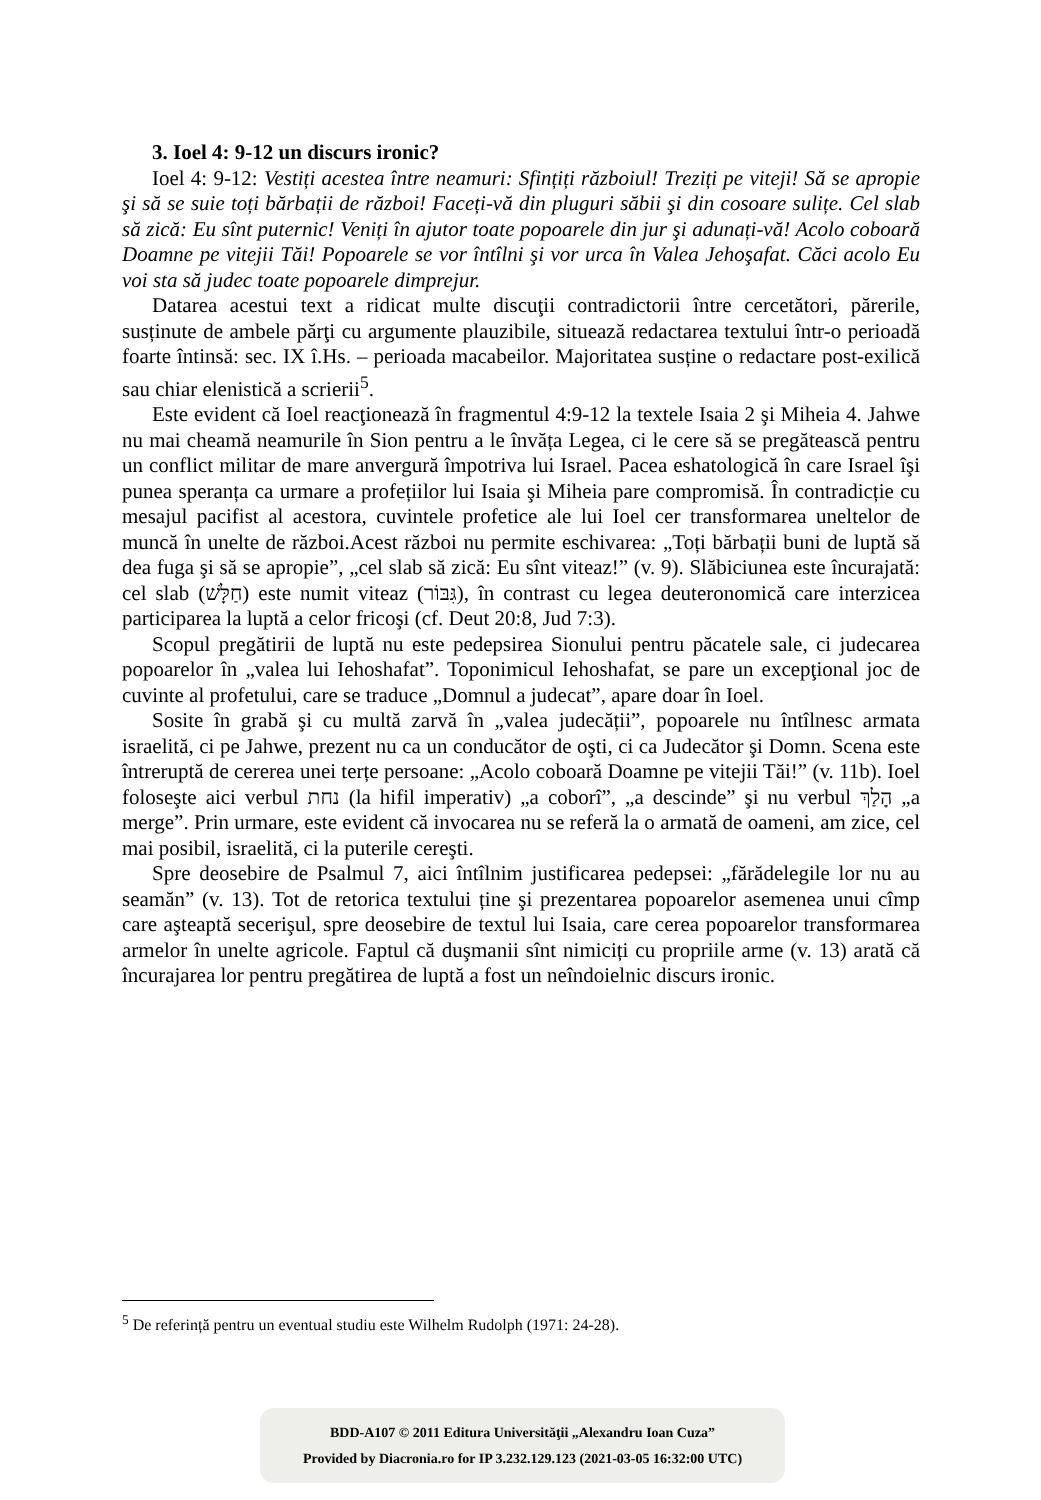3. Ioel 4: 9-12 un discurs ironic?
Ioel 4: 9-12: Vestiți acestea între neamuri: Sfințiți războiul! Treziți pe viteji! Să se apropie şi să se suie toți bărbații de război! Faceți-vă din pluguri săbii şi din cosoare sulițe. Cel slab să zică: Eu sînt puternic! Veniți în ajutor toate popoarele din jur şi adunați-vă! Acolo coboară Doamne pe vitejii Tăi! Popoarele se vor întîlni şi vor urca în Valea Jehoşafat. Căci acolo Eu voi sta să judec toate popoarele dimprejur.
Datarea acestui text a ridicat multe discuţii contradictorii între cercetători, părerile, susținute de ambele părţi cu argumente plauzibile, situează redactarea textului într-o perioadă foarte întinsă: sec. IX î.Hs. – perioada macabeilor. Majoritatea susține o redactare post-exilică sau chiar elenistică a scrierii<sup>5</sup>.
Este evident că Ioel reacţionează în fragmentul 4:9-12 la textele Isaia 2 şi Miheia 4. Jahwe nu mai cheamă neamurile în Sion pentru a le învăța Legea, ci le cere să se pregătească pentru un conflict militar de mare anvergură împotriva lui Israel. Pacea eshatologică în care Israel îşi punea speranța ca urmare a profețiilor lui Isaia şi Miheia pare compromisă. În contradicție cu mesajul pacifist al acestora, cuvintele profetice ale lui Ioel cer transformarea uneltelor de muncă în unelte de război.Acest război nu permite eschivarea: „Toți bărbații buni de luptă să dea fuga şi să se apropie”, „cel slab să zică: Eu sînt viteaz!” (v. 9). Slăbiciunea este încurajată: cel slab (חַלָּשׁ) este numit viteaz (גִּבּוֹר), în contrast cu legea deuteronomică care interzicea participarea la luptă a celor fricoşi (cf. Deut 20:8, Jud 7:3).
Scopul pregătirii de luptă nu este pedepsirea Sionului pentru păcatele sale, ci judecarea popoarelor în „valea lui Iehoshafat”. Toponimicul Iehoshafat, se pare un excepţional joc de cuvinte al profetului, care se traduce „Domnul a judecat”, apare doar în Ioel.
Sosite în grabă şi cu multă zarvă în „valea judecății”, popoarele nu întîlnesc armata israelită, ci pe Jahwe, prezent nu ca un conducător de oşti, ci ca Judecător şi Domn. Scena este întreruptă de cererea unei terțe persoane: „Acolo coboară Doamne pe vitejii Tăi!” (v. 11b). Ioel foloseşte aici verbul נחת (la hifil imperativ) „a coborî”, „a descinde” şi nu verbul הָלַךְ „a merge”. Prin urmare, este evident că invocarea nu se referă la o armată de oameni, am zice, cel mai posibil, israelită, ci la puterile cereşti.
Spre deosebire de Psalmul 7, aici întîlnim justificarea pedepsei: „fărădelegile lor nu au seamăn” (v. 13). Tot de retorica textului ține şi prezentarea popoarelor asemenea unui cîmp care aşteaptă secerişul, spre deosebire de textul lui Isaia, care cerea popoarelor transformarea armelor în unelte agricole. Faptul că duşmanii sînt nimiciți cu propriile arme (v. 13) arată că încurajarea lor pentru pregătirea de luptă a fost un neîndoielnic discurs ironic.
<sup>5</sup> De referință pentru un eventual studiu este Wilhelm Rudolph (1971: 24-28).
BDD-A107 © 2011 Editura Universităţii „Alexandru Ioan Cuza”
Provided by Diacronia.ro for IP 3.232.129.123 (2021-03-05 16:32:00 UTC)